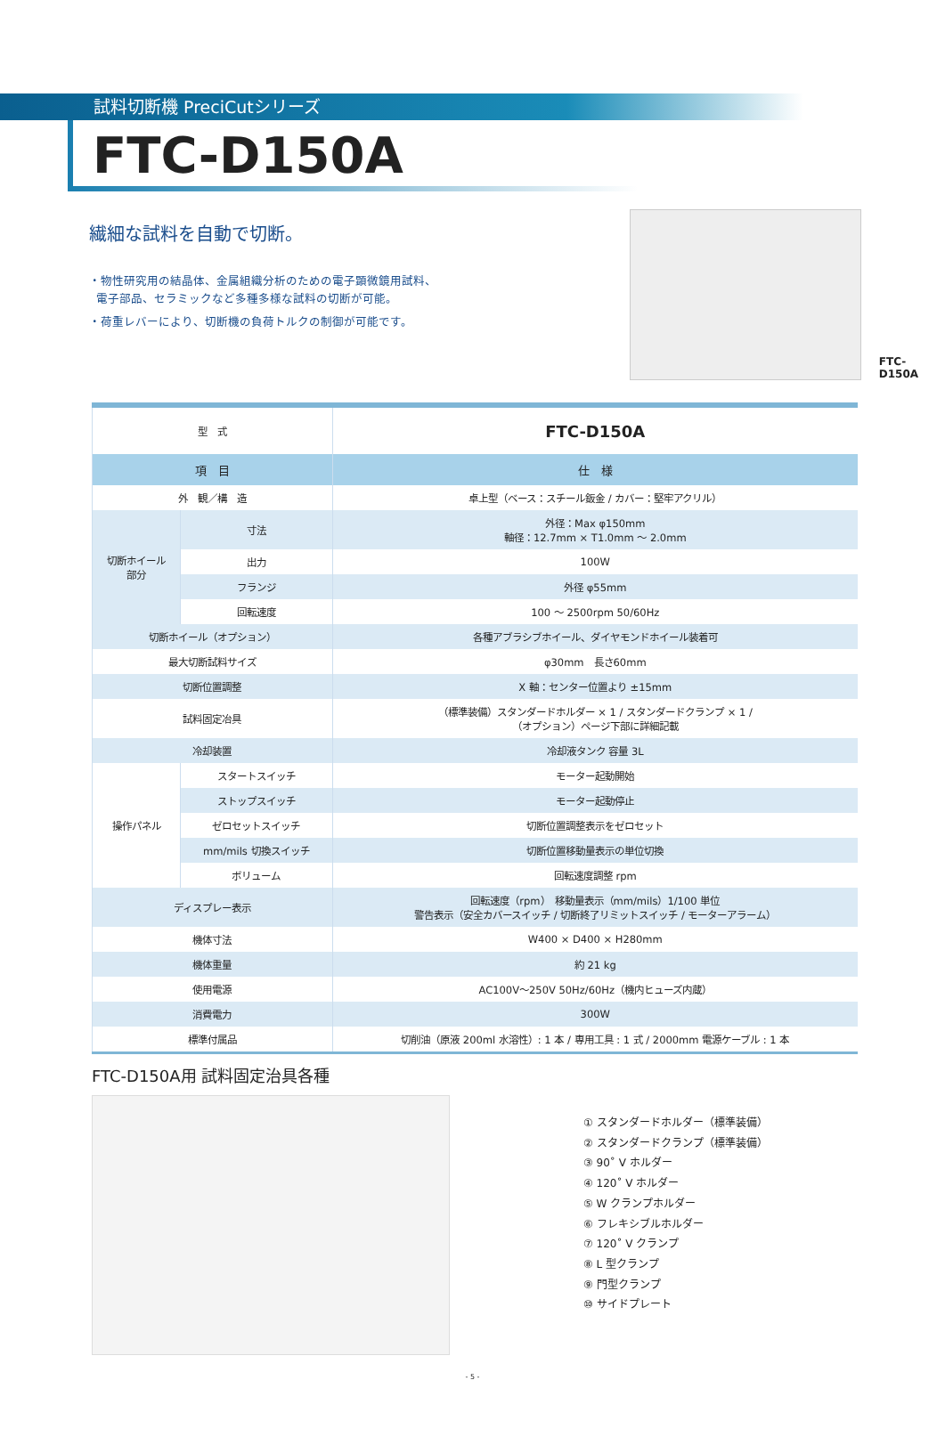試料切断機 PreciCutシリーズ
FTC-D150A
繊細な試料を自動で切断。
・物性研究用の結晶体、金属組織分析のための電子顕微鏡用試料、
電子部品、セラミックなど多種多様な試料の切断が可能。
・荷重レバーにより、切断機の負荷トルクの制御が可能です。
FTC-D150A
| 型 式 | | FTC-D150A |
| 項 目 | | 仕 様 |
| 外 観／構 造 | | 卓上型（ベース：スチール鈑金 / カバー：堅牢アクリル） |
| 切断ホイール 部分 | 寸法 | 外径：Max φ150mm 軸径：12.7mm × T1.0mm ～ 2.0mm |
| | 出力 | 100W |
| | フランジ | 外径 φ55mm |
| | 回転速度 | 100 ～ 2500rpm 50/60Hz |
| 切断ホイール（オプション） | | 各種アブラシブホイール、ダイヤモンドホイール装着可 |
| 最大切断試料サイズ | | φ30mm 長さ60mm |
| 切断位置調整 | | X 軸：センター位置より ±15mm |
| 試料固定冶具 | | （標準装備）スタンダードホルダー × 1 / スタンダードクランプ × 1 / （オプション）ページ下部に詳細記載 |
| 冷却装置 | | 冷却液タンク 容量 3L |
| 操作パネル | スタートスイッチ | モーター起動開始 |
| | ストップスイッチ | モーター起動停止 |
| | ゼロセットスイッチ | 切断位置調整表示をゼロセット |
| | mm/mils 切換スイッチ | 切断位置移動量表示の単位切換 |
| | ボリューム | 回転速度調整 rpm |
| ディスプレー表示 | | 回転速度（rpm） 移動量表示（mm/mils）1/100 単位 警告表示（安全カバースイッチ / 切断終了リミットスイッチ / モーターアラーム） |
| 機体寸法 | | W400 × D400 × H280mm |
| 機体重量 | | 約 21 kg |
| 使用電源 | | AC100V～250V 50Hz/60Hz（機内ヒューズ内蔵） |
| 消費電力 | | 300W |
| 標準付属品 | | 切削油（原液 200ml 水溶性）: 1 本 / 専用工具 : 1 式 / 2000mm 電源ケーブル : 1 本 |
FTC-D150A用 試料固定治具各種
① スタンダードホルダー（標準装備）
② スタンダードクランプ（標準装備）
③ 90˚ V ホルダー
④ 120˚ V ホルダー
⑤ W クランプホルダー
⑥ フレキシブルホルダー
⑦ 120˚ V クランプ
⑧ L 型クランプ
⑨ 門型クランプ
⑩ サイドプレート
- 5 -